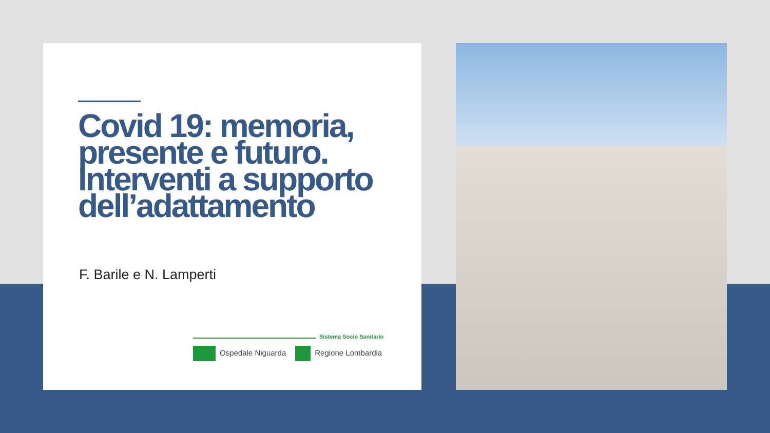Covid 19: memoria, presente e futuro. Interventi a supporto dell’adattamento
F. Barile e N. Lamperti
Sistema Socio Sanitario
Ospedale Niguarda Regione Lombardia